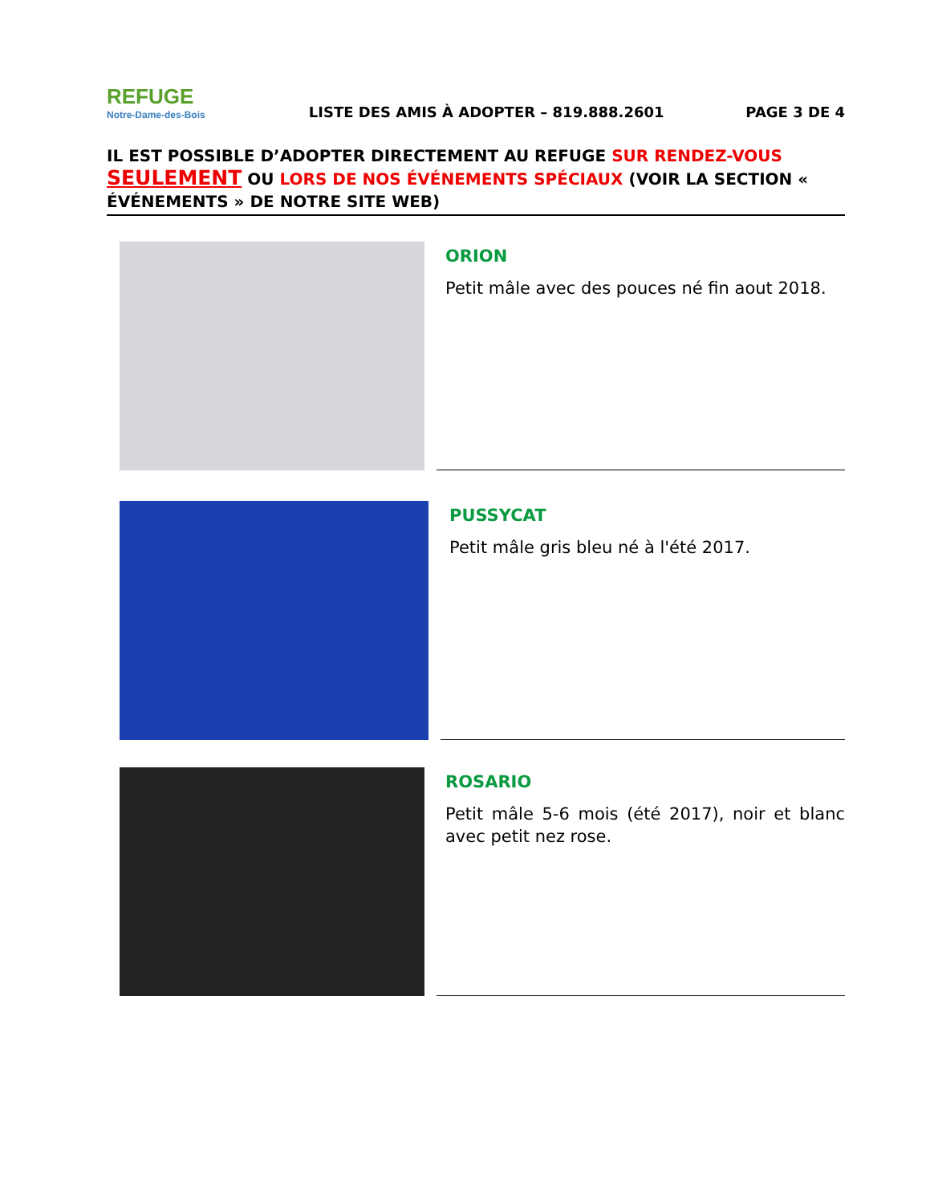REFUGE
Notre-Dame-des-Bois
LISTE DES AMIS À ADOPTER – 819.888.2601
PAGE 3 DE 4
IL EST POSSIBLE D’ADOPTER DIRECTEMENT AU REFUGE SUR RENDEZ-VOUS SEULEMENT OU LORS DE NOS ÉVÉNEMENTS SPÉCIAUX (VOIR LA SECTION « ÉVÉNEMENTS » DE NOTRE SITE WEB)
ORION
Petit mâle avec des pouces né fin aout 2018.
PUSSYCAT
Petit mâle gris bleu né à l'été 2017.
ROSARIO
Petit mâle 5-6 mois (été 2017), noir et blanc avec petit nez rose.